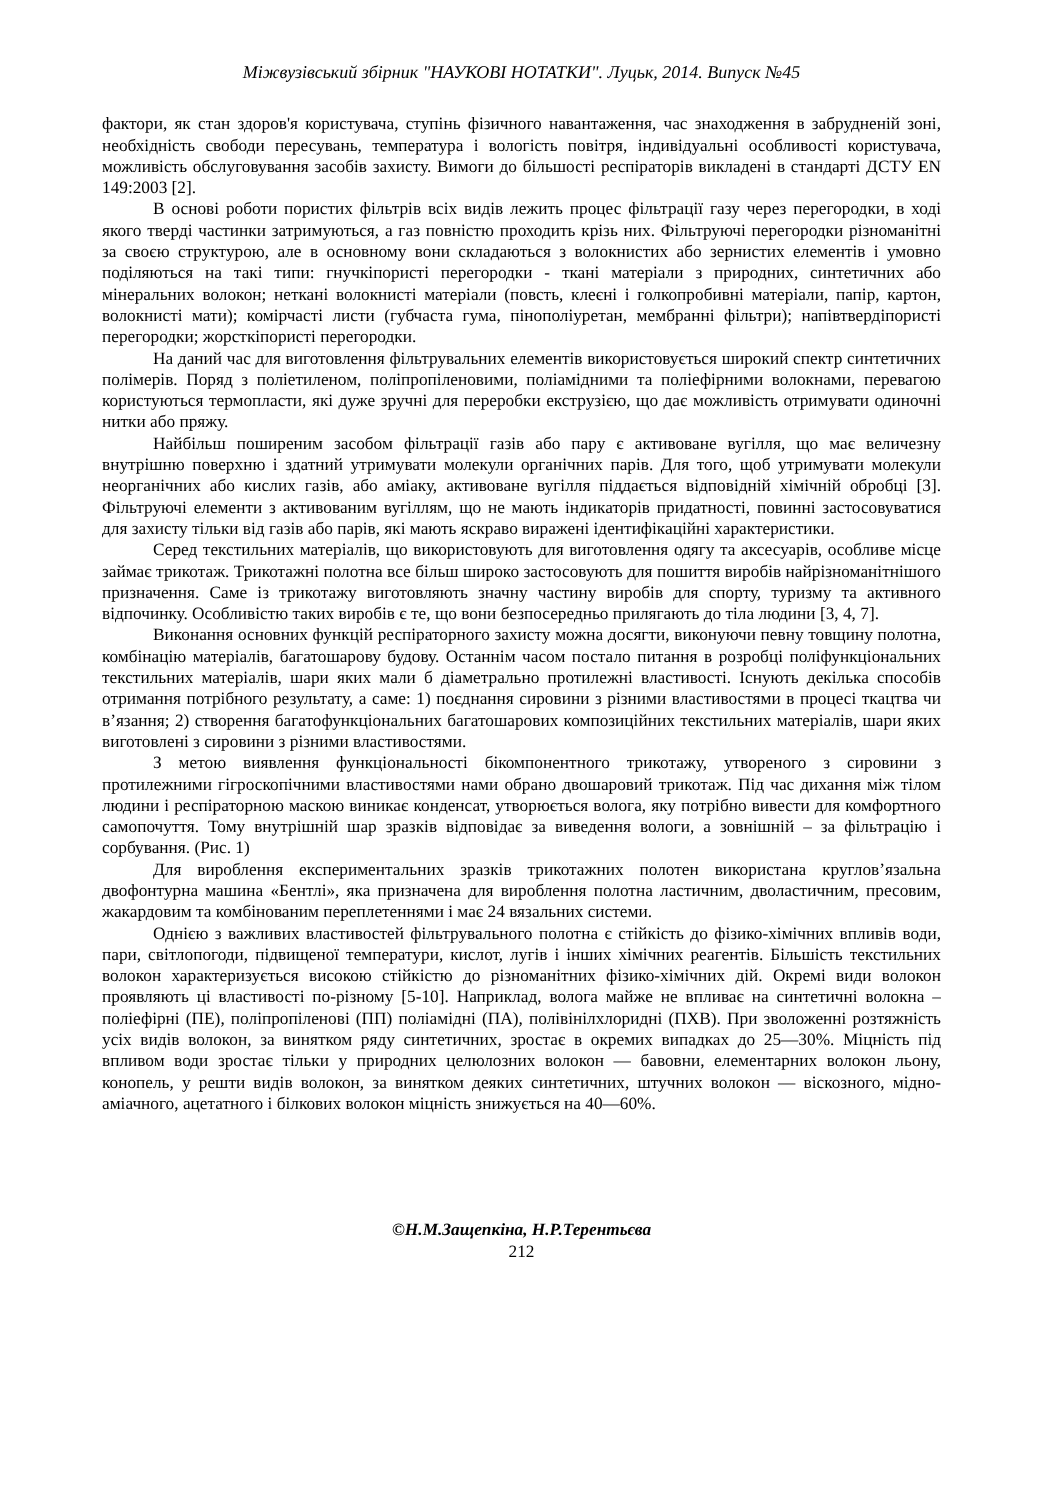Міжвузівський збірник "НАУКОВІ НОТАТКИ". Луцьк, 2014. Випуск №45
фактори, як стан здоров'я користувача, ступінь фізичного навантаження, час знаходження в забрудненій зоні, необхідність свободи пересувань, температура і вологість повітря, індивідуальні особливості користувача, можливість обслуговування засобів захисту. Вимоги до більшості респіраторів викладені в стандарті ДСТУ EN 149:2003 [2].
В основі роботи пористих фільтрів всіх видів лежить процес фільтрації газу через перегородки, в ході якого тверді частинки затримуються, а газ повністю проходить крізь них. Фільтруючі перегородки різноманітні за своєю структурою, але в основному вони складаються з волокнистих або зернистих елементів і умовно поділяються на такі типи: гнучкіпористі перегородки - ткані матеріали з природних, синтетичних або мінеральних волокон; неткані волокнисті матеріали (повсть, клеєні і голкопробивні матеріали, папір, картон, волокнисті мати); комірчасті листи (губчаста гума, пінополіуретан, мембранні фільтри); напівтвердіпористі перегородки; жорсткіпористі перегородки.
На даний час для виготовлення фільтрувальних елементів використовується широкий спектр синтетичних полімерів. Поряд з поліетиленом, поліпропіленовими, поліамідними та поліефірними волокнами, перевагою користуються термопласти, які дуже зручні для переробки екструзією, що дає можливість отримувати одиночні нитки або пряжу.
Найбільш поширеним засобом фільтрації газів або пару є активоване вугілля, що має величезну внутрішню поверхню і здатний утримувати молекули органічних парів. Для того, щоб утримувати молекули неорганічних або кислих газів, або аміаку, активоване вугілля піддається відповідній хімічній обробці [3]. Фільтруючі елементи з активованим вугіллям, що не мають індикаторів придатності, повинні застосовуватися для захисту тільки від газів або парів, які мають яскраво виражені ідентифікаційні характеристики.
Серед текстильних матеріалів, що використовують для виготовлення одягу та аксесуарів, особливе місце займає трикотаж. Трикотажні полотна все більш широко застосовують для пошиття виробів найрізноманітнішого призначення. Саме із трикотажу виготовляють значну частину виробів для спорту, туризму та активного відпочинку. Особливістю таких виробів є те, що вони безпосередньо прилягають до тіла людини [3, 4, 7].
Виконання основних функцій респіраторного захисту можна досягти, виконуючи певну товщину полотна, комбінацію матеріалів, багатошарову будову. Останнім часом постало питання в розробці поліфункціональних текстильних матеріалів, шари яких мали б діаметрально протилежні властивості. Існують декілька способів отримання потрібного результату, а саме: 1) поєднання сировини з різними властивостями в процесі ткацтва чи в’язання; 2) створення багатофункціональних багатошарових композиційних текстильних матеріалів, шари яких виготовлені з сировини з різними властивостями.
З метою виявлення функціональності бікомпонентного трикотажу, утвореного з сировини з протилежними гігроскопічними властивостями нами обрано двошаровий трикотаж. Під час дихання між тілом людини і респіраторною маскою виникає конденсат, утворюється волога, яку потрібно вивести для комфортного самопочуття. Тому внутрішній шар зразків відповідає за виведення вологи, а зовнішній – за фільтрацію і сорбування. (Рис. 1)
Для вироблення експериментальних зразків трикотажних полотен використана кругловʼязальна двофонтурна машина «Бентлі», яка призначена для вироблення полотна ластичним, дволастичним, пресовим, жакардовим та комбінованим переплетеннями і має 24 вязальних системи.
Однією з важливих властивостей фільтрувального полотна є стійкість до фізико-хімічних впливів води, пари, світлопогоди, підвищеної температури, кислот, лугів і інших хімічних реагентів. Більшість текстильних волокон характеризується високою стійкістю до різноманітних фізико-хімічних дій. Окремі види волокон проявляють ці властивості по-різному [5-10]. Наприклад, волога майже не впливає на синтетичні волокна – поліефірні (ПЕ), поліпропіленові (ПП) поліамідні (ПА), полівінілхлоридні (ПХВ). При зволоженні розтяжність усіх видів волокон, за винятком ряду синтетичних, зростає в окремих випадках до 25—30%. Міцність під впливом води зростає тільки у природних целюлозних волокон — бавовни, елементарних волокон льону, конопель, у решти видів волокон, за винятком деяких синтетичних, штучних волокон — віскозного, мідно-аміачного, ацетатного і білкових волокон міцність знижується на 40—60%.
©Н.М.Защепкіна, Н.Р.Терентьєва
212